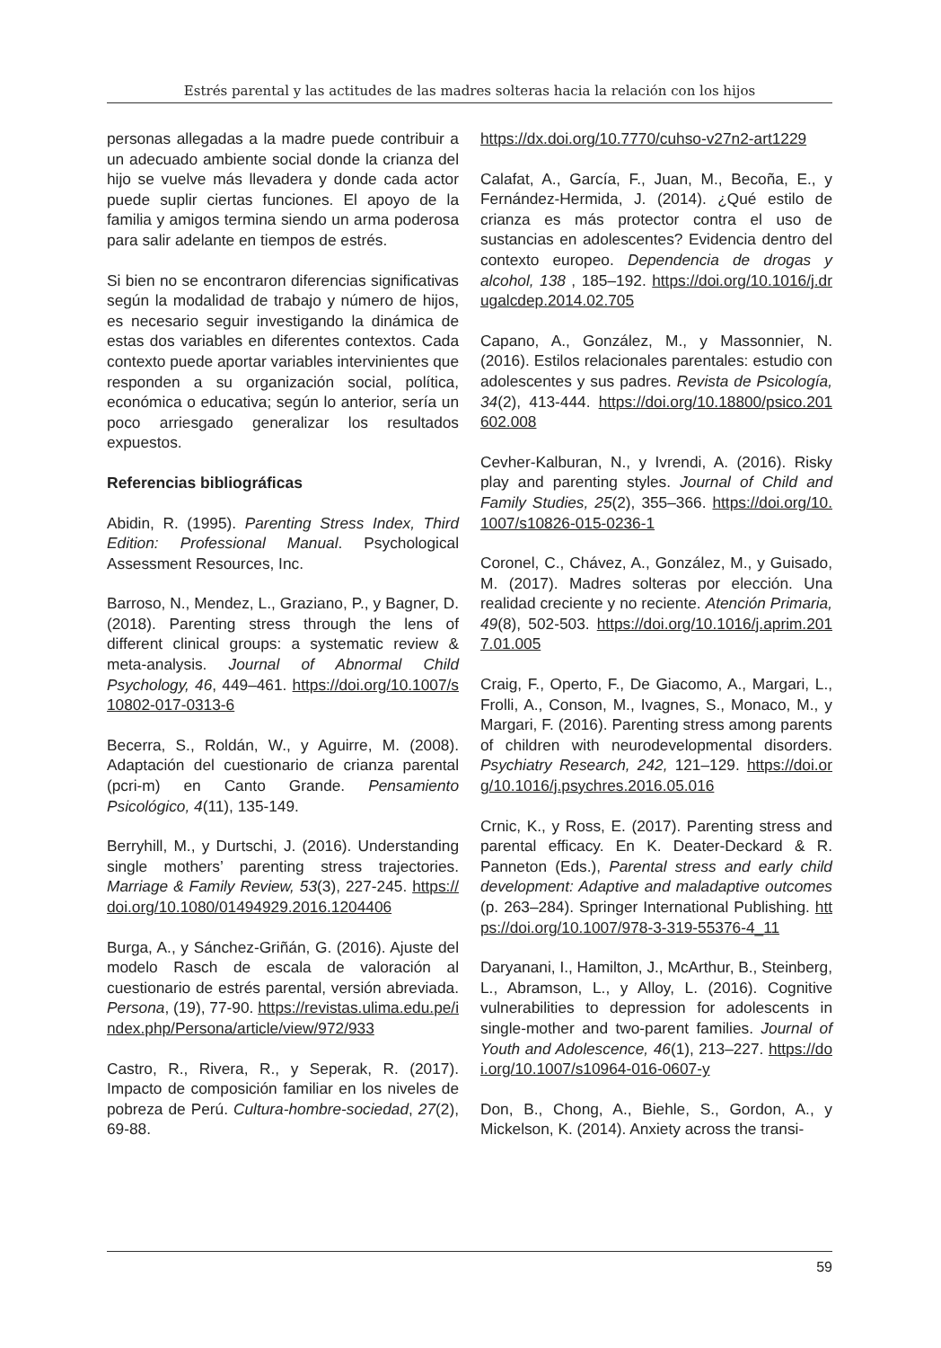Estrés parental y las actitudes de las madres solteras hacia la relación con los hijos
personas allegadas a la madre puede contribuir a un adecuado ambiente social donde la crianza del hijo se vuelve más llevadera y donde cada actor puede suplir ciertas funciones. El apoyo de la familia y amigos termina siendo un arma poderosa para salir adelante en tiempos de estrés.
Si bien no se encontraron diferencias significativas según la modalidad de trabajo y número de hijos, es necesario seguir investigando la dinámica de estas dos variables en diferentes contextos. Cada contexto puede aportar variables intervinientes que responden a su organización social, política, económica o educativa; según lo anterior, sería un poco arriesgado generalizar los resultados expuestos.
Referencias bibliográficas
Abidin, R. (1995). Parenting Stress Index, Third Edition: Professional Manual. Psychological Assessment Resources, Inc.
Barroso, N., Mendez, L., Graziano, P., y Bagner, D. (2018). Parenting stress through the lens of different clinical groups: a systematic review & meta-analysis. Journal of Abnormal Child Psychology, 46, 449–461. https://doi.org/10.1007/s10802-017-0313-6
Becerra, S., Roldán, W., y Aguirre, M. (2008). Adaptación del cuestionario de crianza parental (pcri-m) en Canto Grande. Pensamiento Psicológico, 4(11), 135-149.
Berryhill, M., y Durtschi, J. (2016). Understanding single mothers’ parenting stress trajectories. Marriage & Family Review, 53(3), 227-245. https://doi.org/10.1080/01494929.2016.1204406
Burga, A., y Sánchez-Griñán, G. (2016). Ajuste del modelo Rasch de escala de valoración al cuestionario de estrés parental, versión abreviada. Persona, (19), 77-90. https://revistas.ulima.edu.pe/index.php/Persona/article/view/972/933
Castro, R., Rivera, R., y Seperak, R. (2017). Impacto de composición familiar en los niveles de pobreza de Perú. Cultura-hombre-sociedad, 27(2), 69-88.
https://dx.doi.org/10.7770/cuhso-v27n2-art1229
Calafat, A., García, F., Juan, M., Becoña, E., y Fernández-Hermida, J. (2014). ¿Qué estilo de crianza es más protector contra el uso de sustancias en adolescentes? Evidencia dentro del contexto europeo. Dependencia de drogas y alcohol, 138 , 185–192. https://doi.org/10.1016/j.drugalcdep.2014.02.705
Capano, A., González, M., y Massonnier, N. (2016). Estilos relacionales parentales: estudio con adolescentes y sus padres. Revista de Psicología, 34(2), 413-444. https://doi.org/10.18800/psico.201602.008
Cevher-Kalburan, N., y Ivrendi, A. (2016). Risky play and parenting styles. Journal of Child and Family Studies, 25(2), 355–366. https://doi.org/10.1007/s10826-015-0236-1
Coronel, C., Chávez, A., González, M., y Guisado, M. (2017). Madres solteras por elección. Una realidad creciente y no reciente. Atención Primaria, 49(8), 502-503. https://doi.org/10.1016/j.aprim.2017.01.005
Craig, F., Operto, F., De Giacomo, A., Margari, L., Frolli, A., Conson, M., Ivagnes, S., Monaco, M., y Margari, F. (2016). Parenting stress among parents of children with neurodevelopmental disorders. Psychiatry Research, 242, 121–129. https://doi.org/10.1016/j.psychres.2016.05.016
Crnic, K., y Ross, E. (2017). Parenting stress and parental efficacy. En K. Deater-Deckard & R. Panneton (Eds.), Parental stress and early child development: Adaptive and maladaptive outcomes (p. 263–284). Springer International Publishing. https://doi.org/10.1007/978-3-319-55376-4_11
Daryanani, I., Hamilton, J., McArthur, B., Steinberg, L., Abramson, L., y Alloy, L. (2016). Cognitive vulnerabilities to depression for adolescents in single-mother and two-parent families. Journal of Youth and Adolescence, 46(1), 213–227. https://doi.org/10.1007/s10964-016-0607-y
Don, B., Chong, A., Biehle, S., Gordon, A., y Mickelson, K. (2014). Anxiety across the transi-
59